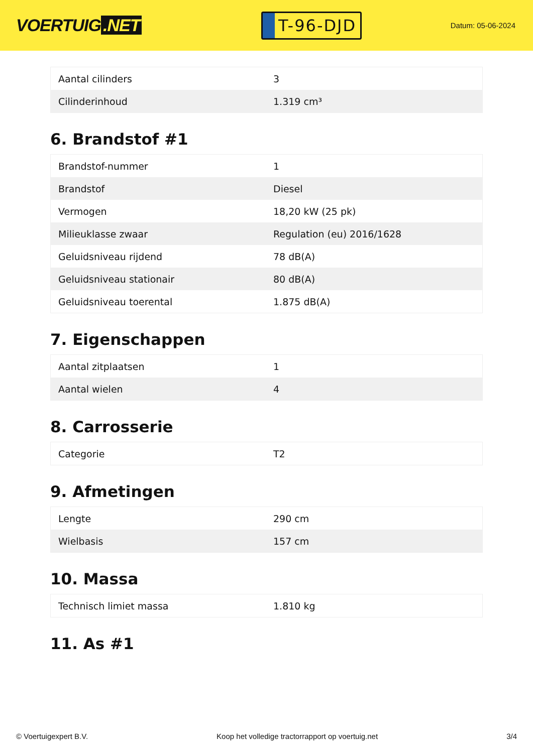VOERTUIG.NET
T-96-DJD
Datum: 05-06-2024
| Aantal cilinders | 3 |
| Cilinderinhoud | 1.319 cm³ |
6. Brandstof #1
| Brandstof-nummer | 1 |
| Brandstof | Diesel |
| Vermogen | 18,20 kW (25 pk) |
| Milieuklasse zwaar | Regulation (eu) 2016/1628 |
| Geluidsniveau rijdend | 78 dB(A) |
| Geluidsniveau stationair | 80 dB(A) |
| Geluidsniveau toerental | 1.875 dB(A) |
7. Eigenschappen
| Aantal zitplaatsen | 1 |
| Aantal wielen | 4 |
8. Carrosserie
| Categorie | T2 |
9. Afmetingen
| Lengte | 290 cm |
| Wielbasis | 157 cm |
10. Massa
| Technisch limiet massa | 1.810 kg |
11. As #1
© Voertuigexpert B.V. Koop het volledige tractorrapport op voertuig.net 3/4